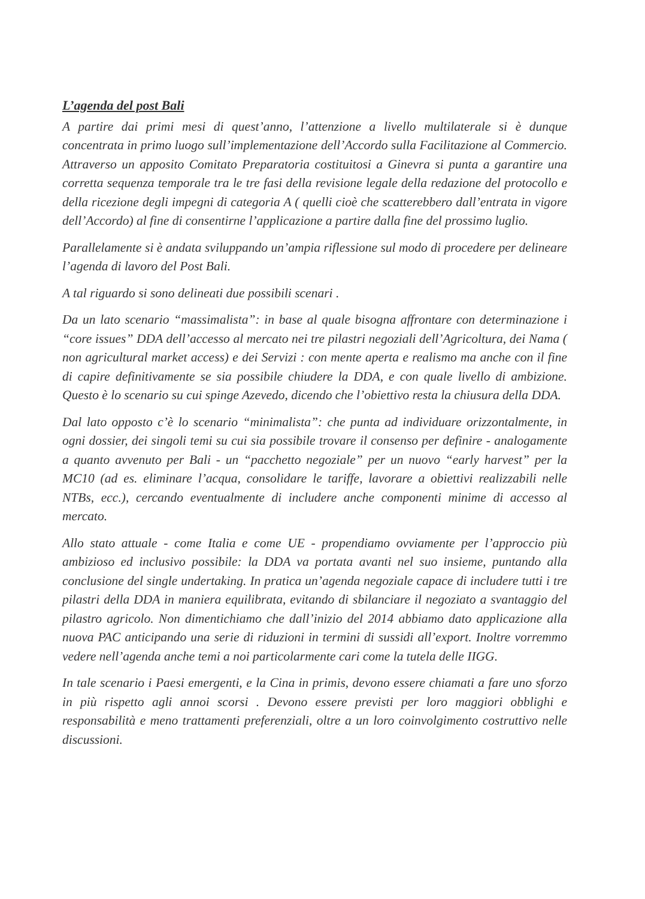L’agenda del post Bali
A partire dai primi mesi di quest’anno, l’attenzione a livello multilaterale si è dunque concentrata in primo luogo sull’implementazione dell’Accordo sulla Facilitazione al Commercio. Attraverso un apposito Comitato Preparatoria costituitosi a Ginevra si punta a garantire una corretta sequenza temporale tra le tre fasi della revisione legale della redazione del protocollo e della ricezione degli impegni di categoria A ( quelli cioè che scatterebbero dall’entrata in vigore dell’Accordo) al fine di consentirne l’applicazione a partire dalla fine del prossimo luglio.
Parallelamente si è andata sviluppando un’ampia riflessione sul modo di procedere per delineare l’agenda di lavoro del Post Bali.
A tal riguardo si sono delineati due possibili scenari .
Da un lato scenario “massimalista”: in base al quale bisogna affrontare con determinazione i “core issues” DDA dell’accesso al mercato nei tre pilastri negoziali dell’Agricoltura, dei Nama ( non agricultural market access) e dei Servizi : con mente aperta e realismo ma anche con il fine di capire definitivamente se sia possibile chiudere la DDA, e con quale livello di ambizione. Questo è lo scenario su cui spinge Azevedo, dicendo che l’obiettivo resta la chiusura della DDA.
Dal lato opposto c’è lo scenario “minimalista”: che punta ad individuare orizzontalmente, in ogni dossier, dei singoli temi su cui sia possibile trovare il consenso per definire - analogamente a quanto avvenuto per Bali - un “pacchetto negoziale” per un nuovo “early harvest” per la MC10 (ad es. eliminare l’acqua, consolidare le tariffe, lavorare a obiettivi realizzabili nelle NTBs, ecc.), cercando eventualmente di includere anche componenti minime di accesso al mercato.
Allo stato attuale - come Italia e come UE - propendiamo ovviamente per l’approccio più ambizioso ed inclusivo possibile: la DDA va portata avanti nel suo insieme, puntando alla conclusione del single undertaking. In pratica un’agenda negoziale capace di includere tutti i tre pilastri della DDA in maniera equilibrata, evitando di sbilanciare il negoziato a svantaggio del pilastro agricolo. Non dimentichiamo che dall’inizio del 2014 abbiamo dato applicazione alla nuova PAC anticipando una serie di riduzioni in termini di sussidi all’export. Inoltre vorremmo vedere nell’agenda anche temi a noi particolarmente cari come la tutela delle IIGG.
In tale scenario i Paesi emergenti, e la Cina in primis, devono essere chiamati a fare uno sforzo in più rispetto agli annoi scorsi . Devono essere previsti per loro maggiori obblighi e responsabilità e meno trattamenti preferenziali, oltre a un loro coinvolgimento costruttivo nelle discussioni.